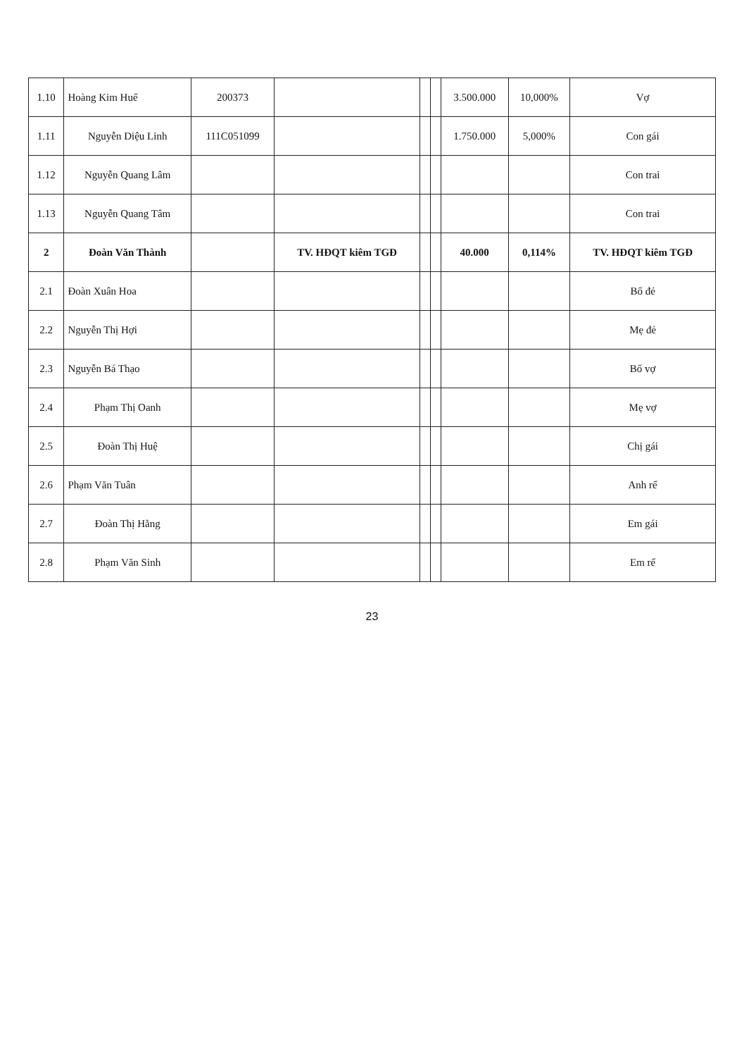| 1.10 | Hoàng Kim Huế | 200373 | | | | 3.500.000 | 10,000% | Vợ |
| 1.11 | Nguyễn Diệu Linh | 111C051099 | | | | 1.750.000 | 5,000% | Con gái |
| 1.12 | Nguyễn Quang Lâm | | | | | | | Con trai |
| 1.13 | Nguyễn Quang Tâm | | | | | | | Con trai |
| 2 | Đoàn Văn Thành | | TV. HĐQT kiêm TGĐ | | | 40.000 | 0,114% | TV. HĐQT kiêm TGĐ |
| 2.1 | Đoàn Xuân Hoa | | | | | | | Bố đẻ |
| 2.2 | Nguyễn Thị Hợi | | | | | | | Mẹ đẻ |
| 2.3 | Nguyễn Bá Thạo | | | | | | | Bố vợ |
| 2.4 | Phạm Thị Oanh | | | | | | | Mẹ vợ |
| 2.5 | Đoàn Thị Huệ | | | | | | | Chị gái |
| 2.6 | Phạm Văn Tuân | | | | | | | Anh rể |
| 2.7 | Đoàn Thị Hằng | | | | | | | Em gái |
| 2.8 | Phạm Văn Sinh | | | | | | | Em rể |
23